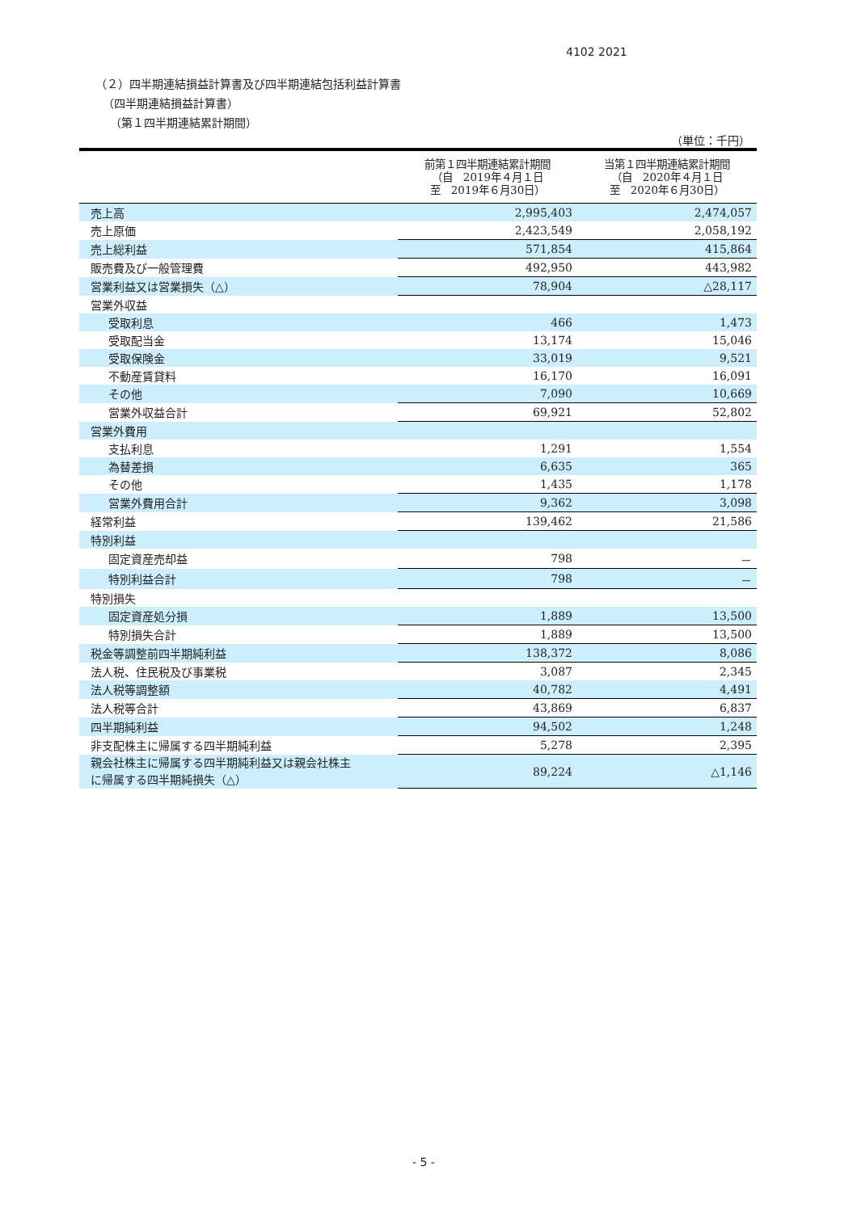4102 2021
（２）四半期連結損益計算書及び四半期連結包括利益計算書
（四半期連結損益計算書）
（第１四半期連結累計期間）
（単位：千円）
| | 前第１四半期連結累計期間 （自 2019年４月１日 至 2019年６月30日） | 当第１四半期連結累計期間 （自 2020年４月１日 至 2020年６月30日） |
| --- | --- | --- |
| 売上高 | 2,995,403 | 2,474,057 |
| 売上原価 | 2,423,549 | 2,058,192 |
| 売上総利益 | 571,854 | 415,864 |
| 販売費及び一般管理費 | 492,950 | 443,982 |
| 営業利益又は営業損失（△） | 78,904 | △28,117 |
| 営業外収益 | | |
| 受取利息 | 466 | 1,473 |
| 受取配当金 | 13,174 | 15,046 |
| 受取保険金 | 33,019 | 9,521 |
| 不動産賃貸料 | 16,170 | 16,091 |
| その他 | 7,090 | 10,669 |
| 営業外収益合計 | 69,921 | 52,802 |
| 営業外費用 | | |
| 支払利息 | 1,291 | 1,554 |
| 為替差損 | 6,635 | 365 |
| その他 | 1,435 | 1,178 |
| 営業外費用合計 | 9,362 | 3,098 |
| 経常利益 | 139,462 | 21,586 |
| 特別利益 | | |
| 固定資産売却益 | 798 | － |
| 特別利益合計 | 798 | － |
| 特別損失 | | |
| 固定資産処分損 | 1,889 | 13,500 |
| 特別損失合計 | 1,889 | 13,500 |
| 税金等調整前四半期純利益 | 138,372 | 8,086 |
| 法人税、住民税及び事業税 | 3,087 | 2,345 |
| 法人税等調整額 | 40,782 | 4,491 |
| 法人税等合計 | 43,869 | 6,837 |
| 四半期純利益 | 94,502 | 1,248 |
| 非支配株主に帰属する四半期純利益 | 5,278 | 2,395 |
| 親会社株主に帰属する四半期純利益又は親会社株主 に帰属する四半期純損失（△） | 89,224 | △1,146 |
- 5 -